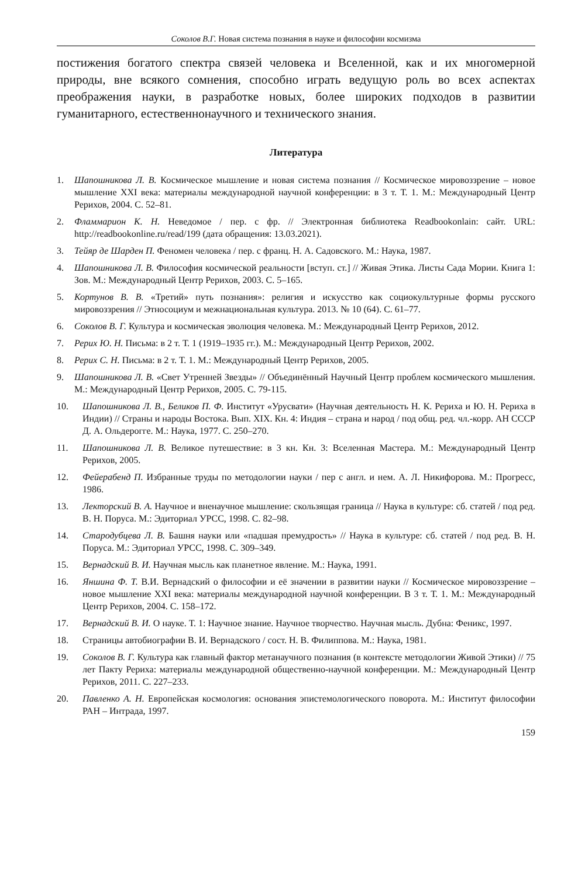Соколов В.Г. Новая система познания в науке и философии космизма
постижения богатого спектра связей человека и Вселенной, как и их многомерной природы, вне всякого сомнения, способно играть ведущую роль во всех аспектах преображения науки, в разработке новых, более широких подходов в развитии гуманитарного, естественнонаучного и технического знания.
Литература
1. Шапошникова Л. В. Космическое мышление и новая система познания // Космическое мировоззрение – новое мышление XXI века: материалы международной научной конференции: в 3 т. Т. 1. М.: Международный Центр Рерихов, 2004. С. 52–81.
2. Фламмарион К. Н. Неведомое / пер. с фр. // Электронная библиотека Readbookonlain: сайт. URL: http://readbookonline.ru/read/199 (дата обращения: 13.03.2021).
3. Тейяр де Шарден П. Феномен человека / пер. с франц. Н. А. Садовского. М.: Наука, 1987.
4. Шапошникова Л. В. Философия космической реальности [вступ. ст.] // Живая Этика. Листы Сада Мории. Книга 1: Зов. М.: Международный Центр Рерихов, 2003. С. 5–165.
5. Кортунов В. В. «Третий» путь познания»: религия и искусство как социокультурные формы русского мировоззрения // Этносоциум и межнациональная культура. 2013. № 10 (64). С. 61–77.
6. Соколов В. Г. Культура и космическая эволюция человека. М.: Международный Центр Рерихов, 2012.
7. Рерих Ю. Н. Письма: в 2 т. Т. 1 (1919–1935 гг.). М.: Международный Центр Рерихов, 2002.
8. Рерих С. Н. Письма: в 2 т. Т. 1. М.: Международный Центр Рерихов, 2005.
9. Шапошникова Л. В. «Свет Утренней Звезды» // Объединённый Научный Центр проблем космического мышления. М.: Международный Центр Рерихов, 2005. С. 79-115.
10. Шапошникова Л. В., Беликов П. Ф. Институт «Урусвати» (Научная деятельность Н. К. Рериха и Ю. Н. Рериха в Индии) // Страны и народы Востока. Вып. XIX. Кн. 4: Индия – страна и народ / под общ. ред. чл.-корр. АН СССР Д. А. Ольдерогге. М.: Наука, 1977. С. 250–270.
11. Шапошникова Л. В. Великое путешествие: в 3 кн. Кн. 3: Вселенная Мастера. М.: Международный Центр Рерихов, 2005.
12. Фейерабенд П. Избранные труды по методологии науки / пер с англ. и нем. А. Л. Никифорова. М.: Прогресс, 1986.
13. Лекторский В. А. Научное и вненаучное мышление: скользящая граница // Наука в культуре: сб. статей / под ред. В. Н. Поруса. М.: Эдиториал УРСС, 1998. С. 82–98.
14. Стародубцева Л. В. Башня науки или «падшая премудрость» // Наука в культуре: сб. статей / под ред. В. Н. Поруса. М.: Эдиториал УРСС, 1998. С. 309–349.
15. Вернадский В. И. Научная мысль как планетное явление. М.: Наука, 1991.
16. Яншина Ф. Т. В.И. Вернадский о философии и её значении в развитии науки // Космическое мировоззрение – новое мышление XXI века: материалы международной научной конференции. В 3 т. Т. 1. М.: Международный Центр Рерихов, 2004. С. 158–172.
17. Вернадский В. И. О науке. Т. 1: Научное знание. Научное творчество. Научная мысль. Дубна: Феникс, 1997.
18. Страницы автобиографии В. И. Вернадского / сост. Н. В. Филиппова. М.: Наука, 1981.
19. Соколов В. Г. Культура как главный фактор метанаучного познания (в контексте методологии Живой Этики) // 75 лет Пакту Рериха: материалы международной общественно-научной конференции. М.: Международный Центр Рерихов, 2011. С. 227–233.
20. Павленко А. Н. Европейская космология: основания эпистемологического поворота. М.: Институт философии РАН – Интрада, 1997.
159